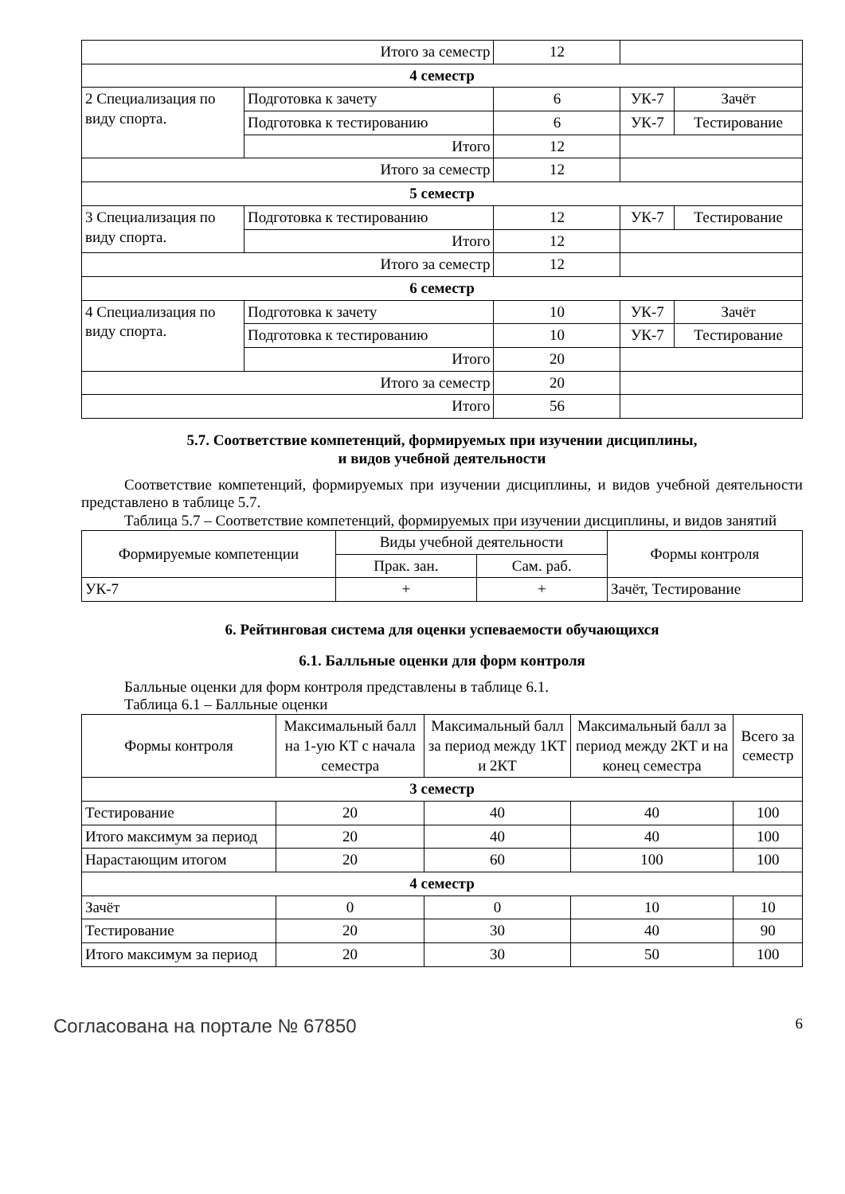| Итого за семестр | | 12 | | |
| 4 семестр | | | | |
| 2 Специализация по виду спорта. | Подготовка к зачету | 6 | УК-7 | Зачёт |
| | Подготовка к тестированию | 6 | УК-7 | Тестирование |
| | Итого | 12 | | |
| Итого за семестр | | 12 | | |
| 5 семестр | | | | |
| 3 Специализация по виду спорта. | Подготовка к тестированию | 12 | УК-7 | Тестирование |
| | Итого | 12 | | |
| Итого за семестр | | 12 | | |
| 6 семестр | | | | |
| 4 Специализация по виду спорта. | Подготовка к зачету | 10 | УК-7 | Зачёт |
| | Подготовка к тестированию | 10 | УК-7 | Тестирование |
| | Итого | 20 | | |
| Итого за семестр | | 20 | | |
| Итого | | 56 | | |
5.7. Соответствие компетенций, формируемых при изучении дисциплины,
и видов учебной деятельности
Соответствие компетенций, формируемых при изучении дисциплины, и видов учебной деятельности представлено в таблице 5.7.
Таблица 5.7 – Соответствие компетенций, формируемых при изучении дисциплины, и видов занятий
| Формируемые компетенции | Виды учебной деятельности | | Формы контроля |
| --- | --- | --- | --- |
| | Прак. зан. | Сам. раб. | |
| УК-7 | + | + | Зачёт, Тестирование |
6. Рейтинговая система для оценки успеваемости обучающихся
6.1. Балльные оценки для форм контроля
Балльные оценки для форм контроля представлены в таблице 6.1.
Таблица 6.1 – Балльные оценки
| Формы контроля | Максимальный балл на 1-ую КТ с начала семестра | Максимальный балл за период между 1КТ и 2КТ | Максимальный балл за период между 2КТ и на конец семестра | Всего за семестр |
| --- | --- | --- | --- | --- |
| 3 семестр | | | | |
| Тестирование | 20 | 40 | 40 | 100 |
| Итого максимум за период | 20 | 40 | 40 | 100 |
| Нарастающим итогом | 20 | 60 | 100 | 100 |
| 4 семестр | | | | |
| Зачёт | 0 | 0 | 10 | 10 |
| Тестирование | 20 | 30 | 40 | 90 |
| Итого максимум за период | 20 | 30 | 50 | 100 |
Согласована на портале № 67850 6